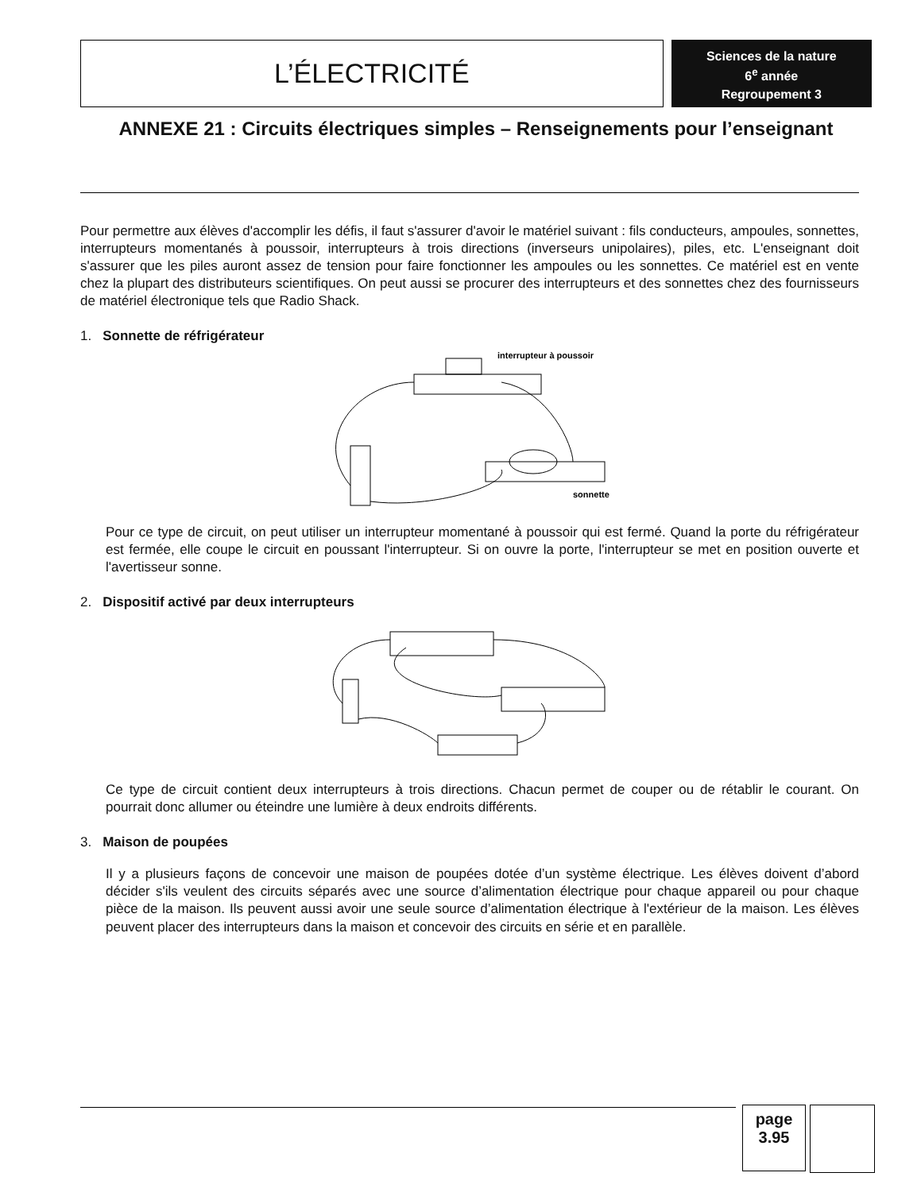L’ÉLECTRICITÉ
Sciences de la nature
6<sup>e</sup> année
Regroupement 3
ANNEXE 21 : Circuits électriques simples – Renseignements pour l’enseignant
Pour permettre aux élèves d'accomplir les défis, il faut s'assurer d'avoir le matériel suivant : fils conducteurs, ampoules, sonnettes, interrupteurs momentanés à poussoir, interrupteurs à trois directions (inverseurs unipolaires), piles, etc. L'enseignant doit s'assurer que les piles auront assez de tension pour faire fonctionner les ampoules ou les sonnettes. Ce matériel est en vente chez la plupart des distributeurs scientifiques. On peut aussi se procurer des interrupteurs et des sonnettes chez des fournisseurs de matériel électronique tels que Radio Shack.
1. Sonnette de réfrigérateur
interrupteur à poussoir
sonnette
Pour ce type de circuit, on peut utiliser un interrupteur momentané à poussoir qui est fermé. Quand la porte du réfrigérateur est fermée, elle coupe le circuit en poussant l'interrupteur. Si on ouvre la porte, l'interrupteur se met en position ouverte et l'avertisseur sonne.
2. Dispositif activé par deux interrupteurs
Ce type de circuit contient deux interrupteurs à trois directions. Chacun permet de couper ou de rétablir le courant. On pourrait donc allumer ou éteindre une lumière à deux endroits différents.
3. Maison de poupées
Il y a plusieurs façons de concevoir une maison de poupées dotée d’un système électrique. Les élèves doivent d’abord décider s'ils veulent des circuits séparés avec une source d’alimentation électrique pour chaque appareil ou pour chaque pièce de la maison. Ils peuvent aussi avoir une seule source d’alimentation électrique à l'extérieur de la maison. Les élèves peuvent placer des interrupteurs dans la maison et concevoir des circuits en série et en parallèle.
page
3.95